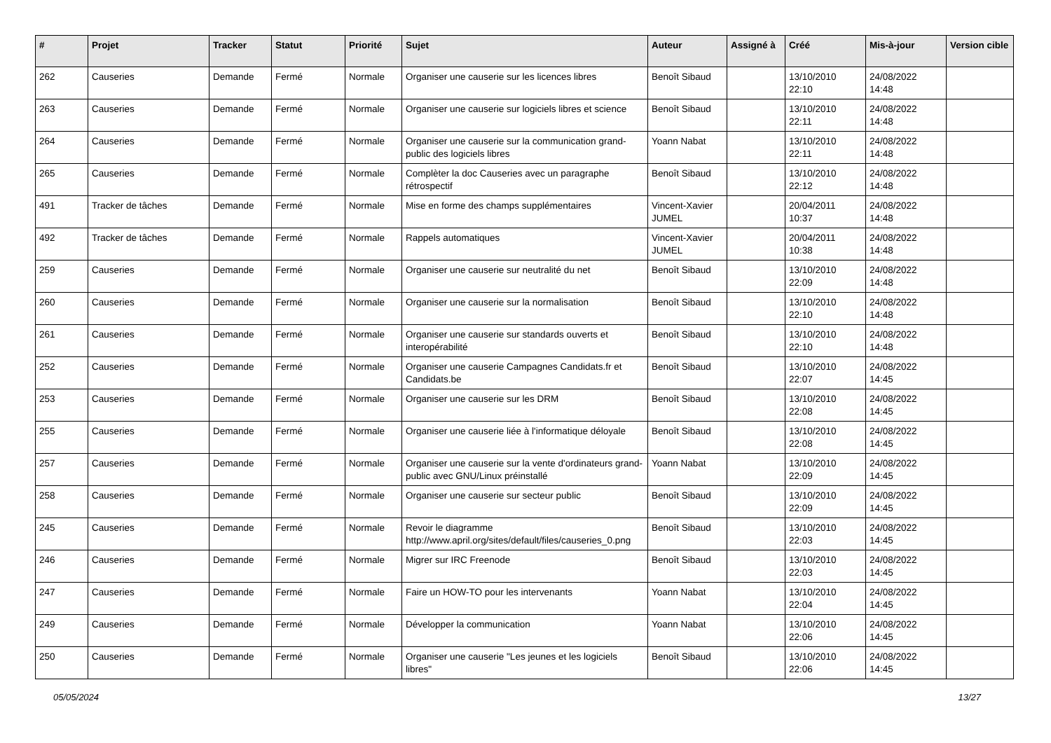| # | Projet | Tracker | Statut | Priorité | Sujet | Auteur | Assigné à | Créé | Mis-à-jour | Version cible |
| --- | --- | --- | --- | --- | --- | --- | --- | --- | --- | --- |
| 262 | Causeries | Demande | Fermé | Normale | Organiser une causerie sur les licences libres | Benoît Sibaud | | 13/10/2010 22:10 | 24/08/2022 14:48 | |
| 263 | Causeries | Demande | Fermé | Normale | Organiser une causerie sur logiciels libres et science | Benoît Sibaud | | 13/10/2010 22:11 | 24/08/2022 14:48 | |
| 264 | Causeries | Demande | Fermé | Normale | Organiser une causerie sur la communication grand-public des logiciels libres | Yoann Nabat | | 13/10/2010 22:11 | 24/08/2022 14:48 | |
| 265 | Causeries | Demande | Fermé | Normale | Complèter la doc Causeries avec un paragraphe rétrospectif | Benoît Sibaud | | 13/10/2010 22:12 | 24/08/2022 14:48 | |
| 491 | Tracker de tâches | Demande | Fermé | Normale | Mise en forme des champs supplémentaires | Vincent-Xavier JUMEL | | 20/04/2011 10:37 | 24/08/2022 14:48 | |
| 492 | Tracker de tâches | Demande | Fermé | Normale | Rappels automatiques | Vincent-Xavier JUMEL | | 20/04/2011 10:38 | 24/08/2022 14:48 | |
| 259 | Causeries | Demande | Fermé | Normale | Organiser une causerie sur neutralité du net | Benoît Sibaud | | 13/10/2010 22:09 | 24/08/2022 14:48 | |
| 260 | Causeries | Demande | Fermé | Normale | Organiser une causerie sur la normalisation | Benoît Sibaud | | 13/10/2010 22:10 | 24/08/2022 14:48 | |
| 261 | Causeries | Demande | Fermé | Normale | Organiser une causerie sur standards ouverts et interopérabilité | Benoît Sibaud | | 13/10/2010 22:10 | 24/08/2022 14:48 | |
| 252 | Causeries | Demande | Fermé | Normale | Organiser une causerie Campagnes Candidats.fr et Candidats.be | Benoît Sibaud | | 13/10/2010 22:07 | 24/08/2022 14:45 | |
| 253 | Causeries | Demande | Fermé | Normale | Organiser une causerie sur les DRM | Benoît Sibaud | | 13/10/2010 22:08 | 24/08/2022 14:45 | |
| 255 | Causeries | Demande | Fermé | Normale | Organiser une causerie liée à l'informatique déloyale | Benoît Sibaud | | 13/10/2010 22:08 | 24/08/2022 14:45 | |
| 257 | Causeries | Demande | Fermé | Normale | Organiser une causerie sur la vente d'ordinateurs grand-public avec GNU/Linux préinstallé | Yoann Nabat | | 13/10/2010 22:09 | 24/08/2022 14:45 | |
| 258 | Causeries | Demande | Fermé | Normale | Organiser une causerie sur secteur public | Benoît Sibaud | | 13/10/2010 22:09 | 24/08/2022 14:45 | |
| 245 | Causeries | Demande | Fermé | Normale | Revoir le diagramme http://www.april.org/sites/default/files/causeries_0.png | Benoît Sibaud | | 13/10/2010 22:03 | 24/08/2022 14:45 | |
| 246 | Causeries | Demande | Fermé | Normale | Migrer sur IRC Freenode | Benoît Sibaud | | 13/10/2010 22:03 | 24/08/2022 14:45 | |
| 247 | Causeries | Demande | Fermé | Normale | Faire un HOW-TO pour les intervenants | Yoann Nabat | | 13/10/2010 22:04 | 24/08/2022 14:45 | |
| 249 | Causeries | Demande | Fermé | Normale | Développer la communication | Yoann Nabat | | 13/10/2010 22:06 | 24/08/2022 14:45 | |
| 250 | Causeries | Demande | Fermé | Normale | Organiser une causerie "Les jeunes et les logiciels libres" | Benoît Sibaud | | 13/10/2010 22:06 | 24/08/2022 14:45 | |
05/05/2024 13/27